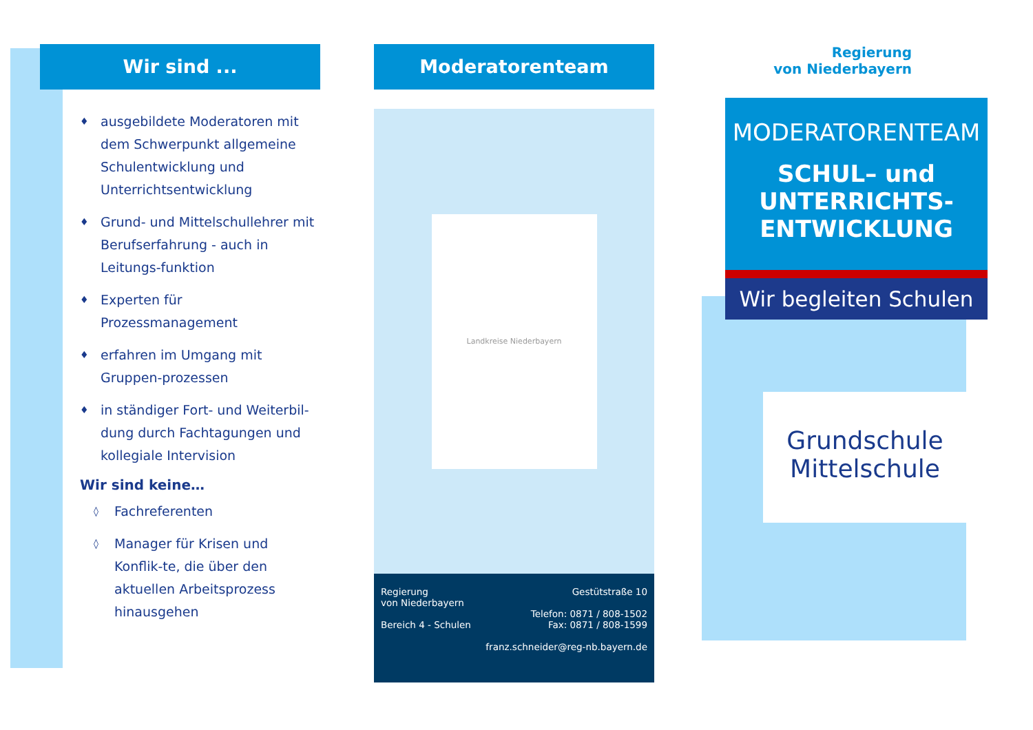Wir sind ...
♦ ausgebildete Moderatoren mit dem Schwerpunkt allgemeine Schulentwicklung und Unterrichtsentwicklung
♦ Grund- und Mittelschullehrer mit Berufserfahrung - auch in Leitungs-funktion
♦ Experten für Prozessmanagement
♦ erfahren im Umgang mit Gruppen-prozessen
♦ in ständiger Fort- und Weiterbil-dung durch Fachtagungen und kollegiale Intervision
Wir sind keine…
◊ Fachreferenten
◊ Manager für Krisen und Konflik-te, die über den aktuellen Arbeitsprozess hinausgehen
Moderatorenteam
Landkreise Niederbayern
Regierung
von Niederbayern
Bereich 4 - Schulen
Gestütstraße 10
Telefon: 0871 / 808-1502
Fax: 0871 / 808-1599
franz.schneider@reg-nb.bayern.de
Regierung
von Niederbayern
MODERATORENTEAM
SCHUL– und
UNTERRICHTS-
ENTWICKLUNG
Wir begleiten Schulen
Grundschule
Mittelschule